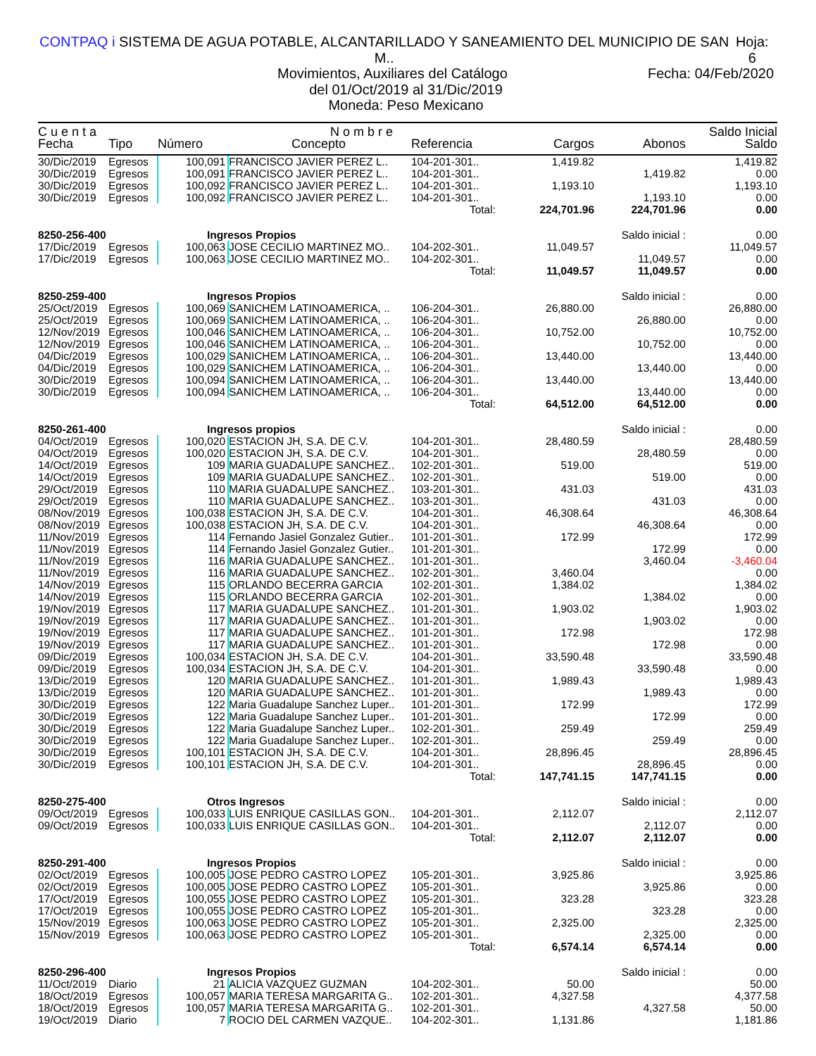CONTPAQ i SISTEMA DE AGUA POTABLE, ALCANTARILLADO Y SANEAMIENTO DEL MUNICIPIO DE SAN M.. Hoja: 6
Movimientos, Auxiliares del Catálogo Fecha: 04/Feb/2020
del 01/Oct/2019 al 31/Dic/2019
Moneda: Peso Mexicano
| C u e n t a | | N o m b r e | | | | | Saldo Inicial |
| --- | --- | --- | --- | --- | --- | --- | --- |
| Fecha | Tipo | Número | Concepto | Referencia | Cargos | Abonos | Saldo |
| 30/Dic/2019 | Egresos | 100,091 | FRANCISCO JAVIER PEREZ L.. | 104-201-301.. | 1,419.82 | | 1,419.82 |
| 30/Dic/2019 | Egresos | 100,091 | FRANCISCO JAVIER PEREZ L.. | 104-201-301.. | | 1,419.82 | 0.00 |
| 30/Dic/2019 | Egresos | 100,092 | FRANCISCO JAVIER PEREZ L.. | 104-201-301.. | 1,193.10 | | 1,193.10 |
| 30/Dic/2019 | Egresos | 100,092 | FRANCISCO JAVIER PEREZ L.. | 104-201-301.. | | 1,193.10 | 0.00 |
| | | | | Total: | 224,701.96 | 224,701.96 | 0.00 |
| 8250-256-400 | | Ingresos Propios | | | | Saldo inicial : | 0.00 |
| 17/Dic/2019 | Egresos | 100,063 | JOSE CECILIO MARTINEZ MO.. | 104-202-301.. | 11,049.57 | | 11,049.57 |
| 17/Dic/2019 | Egresos | 100,063 | JOSE CECILIO MARTINEZ MO.. | 104-202-301.. | | 11,049.57 | 0.00 |
| | | | | Total: | 11,049.57 | 11,049.57 | 0.00 |
| 8250-259-400 | | Ingresos Propios | | | | Saldo inicial : | 0.00 |
| 25/Oct/2019 | Egresos | 100,069 | SANICHEM LATINOAMERICA, .. | 106-204-301.. | 26,880.00 | | 26,880.00 |
| 25/Oct/2019 | Egresos | 100,069 | SANICHEM LATINOAMERICA, .. | 106-204-301.. | | 26,880.00 | 0.00 |
| 12/Nov/2019 | Egresos | 100,046 | SANICHEM LATINOAMERICA, .. | 106-204-301.. | 10,752.00 | | 10,752.00 |
| 12/Nov/2019 | Egresos | 100,046 | SANICHEM LATINOAMERICA, .. | 106-204-301.. | | 10,752.00 | 0.00 |
| 04/Dic/2019 | Egresos | 100,029 | SANICHEM LATINOAMERICA, .. | 106-204-301.. | 13,440.00 | | 13,440.00 |
| 04/Dic/2019 | Egresos | 100,029 | SANICHEM LATINOAMERICA, .. | 106-204-301.. | | 13,440.00 | 0.00 |
| 30/Dic/2019 | Egresos | 100,094 | SANICHEM LATINOAMERICA, .. | 106-204-301.. | 13,440.00 | | 13,440.00 |
| 30/Dic/2019 | Egresos | 100,094 | SANICHEM LATINOAMERICA, .. | 106-204-301.. | | 13,440.00 | 0.00 |
| | | | | Total: | 64,512.00 | 64,512.00 | 0.00 |
| 8250-261-400 | | Ingresos propios | | | | Saldo inicial : | 0.00 |
| 04/Oct/2019 | Egresos | 100,020 | ESTACION JH, S.A. DE C.V. | 104-201-301.. | 28,480.59 | | 28,480.59 |
| 04/Oct/2019 | Egresos | 100,020 | ESTACION JH, S.A. DE C.V. | 104-201-301.. | | 28,480.59 | 0.00 |
| 14/Oct/2019 | Egresos | 109 | MARIA GUADALUPE SANCHEZ.. | 102-201-301.. | 519.00 | | 519.00 |
| 14/Oct/2019 | Egresos | 109 | MARIA GUADALUPE SANCHEZ.. | 102-201-301.. | | 519.00 | 0.00 |
| 29/Oct/2019 | Egresos | 110 | MARIA GUADALUPE SANCHEZ.. | 103-201-301.. | 431.03 | | 431.03 |
| 29/Oct/2019 | Egresos | 110 | MARIA GUADALUPE SANCHEZ.. | 103-201-301.. | | 431.03 | 0.00 |
| 08/Nov/2019 | Egresos | 100,038 | ESTACION JH, S.A. DE C.V. | 104-201-301.. | 46,308.64 | | 46,308.64 |
| 08/Nov/2019 | Egresos | 100,038 | ESTACION JH, S.A. DE C.V. | 104-201-301.. | | 46,308.64 | 0.00 |
| 11/Nov/2019 | Egresos | 114 | Fernando Jasiel Gonzalez Gutier.. | 101-201-301.. | 172.99 | | 172.99 |
| 11/Nov/2019 | Egresos | 114 | Fernando Jasiel Gonzalez Gutier.. | 101-201-301.. | | 172.99 | 0.00 |
| 11/Nov/2019 | Egresos | 116 | MARIA GUADALUPE SANCHEZ.. | 101-201-301.. | | 3,460.04 | -3,460.04 |
| 11/Nov/2019 | Egresos | 116 | MARIA GUADALUPE SANCHEZ.. | 102-201-301.. | 3,460.04 | | 0.00 |
| 14/Nov/2019 | Egresos | 115 | ORLANDO BECERRA GARCIA | 102-201-301.. | 1,384.02 | | 1,384.02 |
| 14/Nov/2019 | Egresos | 115 | ORLANDO BECERRA GARCIA | 102-201-301.. | | 1,384.02 | 0.00 |
| 19/Nov/2019 | Egresos | 117 | MARIA GUADALUPE SANCHEZ.. | 101-201-301.. | 1,903.02 | | 1,903.02 |
| 19/Nov/2019 | Egresos | 117 | MARIA GUADALUPE SANCHEZ.. | 101-201-301.. | | 1,903.02 | 0.00 |
| 19/Nov/2019 | Egresos | 117 | MARIA GUADALUPE SANCHEZ.. | 101-201-301.. | 172.98 | | 172.98 |
| 19/Nov/2019 | Egresos | 117 | MARIA GUADALUPE SANCHEZ.. | 101-201-301.. | | 172.98 | 0.00 |
| 09/Dic/2019 | Egresos | 100,034 | ESTACION JH, S.A. DE C.V. | 104-201-301.. | 33,590.48 | | 33,590.48 |
| 09/Dic/2019 | Egresos | 100,034 | ESTACION JH, S.A. DE C.V. | 104-201-301.. | | 33,590.48 | 0.00 |
| 13/Dic/2019 | Egresos | 120 | MARIA GUADALUPE SANCHEZ.. | 101-201-301.. | 1,989.43 | | 1,989.43 |
| 13/Dic/2019 | Egresos | 120 | MARIA GUADALUPE SANCHEZ.. | 101-201-301.. | | 1,989.43 | 0.00 |
| 30/Dic/2019 | Egresos | 122 | Maria Guadalupe Sanchez Luper.. | 101-201-301.. | 172.99 | | 172.99 |
| 30/Dic/2019 | Egresos | 122 | Maria Guadalupe Sanchez Luper.. | 101-201-301.. | | 172.99 | 0.00 |
| 30/Dic/2019 | Egresos | 122 | Maria Guadalupe Sanchez Luper.. | 102-201-301.. | 259.49 | | 259.49 |
| 30/Dic/2019 | Egresos | 122 | Maria Guadalupe Sanchez Luper.. | 102-201-301.. | | 259.49 | 0.00 |
| 30/Dic/2019 | Egresos | 100,101 | ESTACION JH, S.A. DE C.V. | 104-201-301.. | 28,896.45 | | 28,896.45 |
| 30/Dic/2019 | Egresos | 100,101 | ESTACION JH, S.A. DE C.V. | 104-201-301.. | | 28,896.45 | 0.00 |
| | | | | Total: | 147,741.15 | 147,741.15 | 0.00 |
| 8250-275-400 | | Otros Ingresos | | | | Saldo inicial : | 0.00 |
| 09/Oct/2019 | Egresos | 100,033 | LUIS ENRIQUE CASILLAS GON.. | 104-201-301.. | 2,112.07 | | 2,112.07 |
| 09/Oct/2019 | Egresos | 100,033 | LUIS ENRIQUE CASILLAS GON.. | 104-201-301.. | | 2,112.07 | 0.00 |
| | | | | Total: | 2,112.07 | 2,112.07 | 0.00 |
| 8250-291-400 | | Ingresos Propios | | | | Saldo inicial : | 0.00 |
| 02/Oct/2019 | Egresos | 100,005 | JOSE PEDRO CASTRO LOPEZ | 105-201-301.. | 3,925.86 | | 3,925.86 |
| 02/Oct/2019 | Egresos | 100,005 | JOSE PEDRO CASTRO LOPEZ | 105-201-301.. | | 3,925.86 | 0.00 |
| 17/Oct/2019 | Egresos | 100,055 | JOSE PEDRO CASTRO LOPEZ | 105-201-301.. | 323.28 | | 323.28 |
| 17/Oct/2019 | Egresos | 100,055 | JOSE PEDRO CASTRO LOPEZ | 105-201-301.. | | 323.28 | 0.00 |
| 15/Nov/2019 | Egresos | 100,063 | JOSE PEDRO CASTRO LOPEZ | 105-201-301.. | 2,325.00 | | 2,325.00 |
| 15/Nov/2019 | Egresos | 100,063 | JOSE PEDRO CASTRO LOPEZ | 105-201-301.. | | 2,325.00 | 0.00 |
| | | | | Total: | 6,574.14 | 6,574.14 | 0.00 |
| 8250-296-400 | | Ingresos Propios | | | | Saldo inicial : | 0.00 |
| 11/Oct/2019 | Diario | 21 | ALICIA VAZQUEZ GUZMAN | 104-202-301.. | 50.00 | | 50.00 |
| 18/Oct/2019 | Egresos | 100,057 | MARIA TERESA MARGARITA G.. | 102-201-301.. | 4,327.58 | | 4,377.58 |
| 18/Oct/2019 | Egresos | 100,057 | MARIA TERESA MARGARITA G.. | 102-201-301.. | | 4,327.58 | 50.00 |
| 19/Oct/2019 | Diario | 7 | ROCIO DEL CARMEN VAZQUE.. | 104-202-301.. | 1,131.86 | | 1,181.86 |